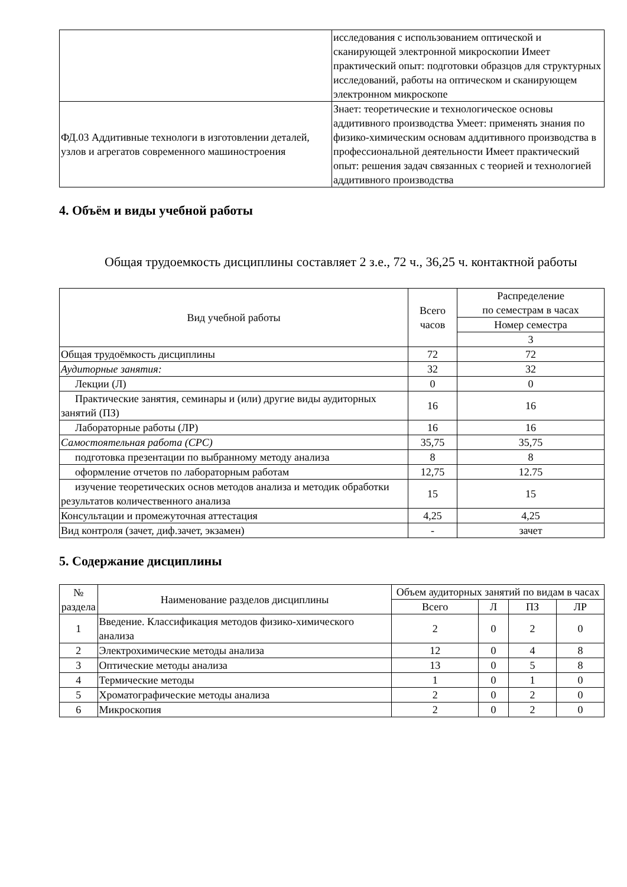| | исследования с использованием оптической и сканирующей электронной микроскопии Имеет практический опыт: подготовки образцов для структурных исследований, работы на оптическом и сканирующем электронном микроскопе |
| ФД.03 Аддитивные технологи в изготовлении деталей, узлов и агрегатов современного машиностроения | Знает: теоретические и технологическое основы аддитивного производства Умеет: применять знания по физико-химическим основам аддитивного производства в профессиональной деятельности Имеет практический опыт: решения задач связанных с теорией и технологией аддитивного производства |
4. Объём и виды учебной работы
Общая трудоемкость дисциплины составляет 2 з.е., 72 ч., 36,25 ч. контактной работы
| Вид учебной работы | Всего часов | Распределение по семестрам в часах |
| --- | --- | --- |
| | | Номер семестра |
| | | 3 |
| Общая трудоёмкость дисциплины | 72 | 72 |
| Аудиторные занятия: | 32 | 32 |
| Лекции (Л) | 0 | 0 |
| Практические занятия, семинары и (или) другие виды аудиторных занятий (ПЗ) | 16 | 16 |
| Лабораторные работы (ЛР) | 16 | 16 |
| Самостоятельная работа (СРС) | 35,75 | 35,75 |
| подготовка презентации по выбранному методу анализа | 8 | 8 |
| оформление отчетов по лабораторным работам | 12,75 | 12.75 |
| изучение теоретических основ методов анализа и методик обработки результатов количественного анализа | 15 | 15 |
| Консультации и промежуточная аттестация | 4,25 | 4,25 |
| Вид контроля (зачет, диф.зачет, экзамен) | - | зачет |
5. Содержание дисциплины
| № раздела | Наименование разделов дисциплины | Объем аудиторных занятий по видам в часах | | | |
| --- | --- | --- | --- | --- | --- |
| | | Всего | Л | ПЗ | ЛР |
| 1 | Введение. Классификация методов физико-химического анализа | 2 | 0 | 2 | 0 |
| 2 | Электрохимические методы анализа | 12 | 0 | 4 | 8 |
| 3 | Оптические методы анализа | 13 | 0 | 5 | 8 |
| 4 | Термические методы | 1 | 0 | 1 | 0 |
| 5 | Хроматографические методы анализа | 2 | 0 | 2 | 0 |
| 6 | Микроскопия | 2 | 0 | 2 | 0 |